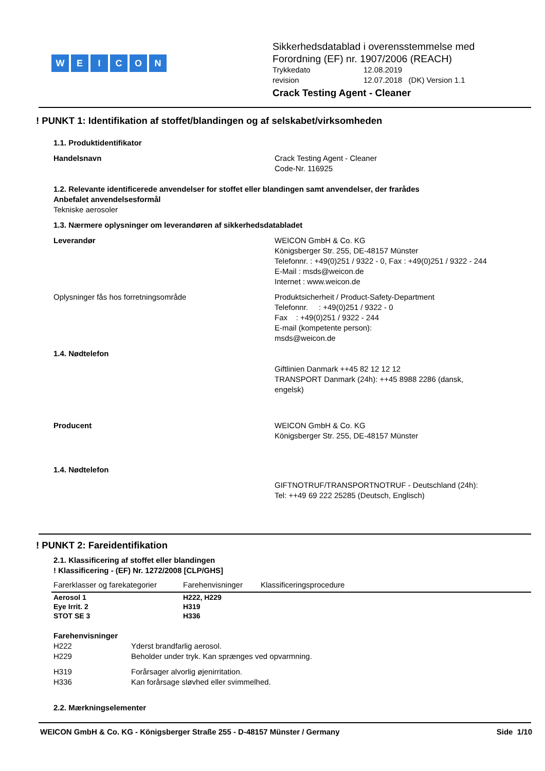WEICON
Sikkerhedsdatablad i overensstemmelse med
Forordning (EF) nr. 1907/2006 (REACH)
Trykkedato 12.08.2019
revision 12.07.2018 (DK) Version 1.1
Crack Testing Agent - Cleaner
! PUNKT 1: Identifikation af stoffet/blandingen og af selskabet/virksomheden
1.1. Produktidentifikator
Handelsnavn Crack Testing Agent - Cleaner
Code-Nr. 116925
1.2. Relevante identificerede anvendelser for stoffet eller blandingen samt anvendelser, der frarådes
Anbefalet anvendelsesformål
Tekniske aerosoler
1.3. Nærmere oplysninger om leverandøren af sikkerhedsdatabladet
Leverandør WEICON GmbH & Co. KG
Königsberger Str. 255, DE-48157 Münster
Telefonnr. : +49(0)251 / 9322 - 0, Fax : +49(0)251 / 9322 - 244
E-Mail : msds@weicon.de
Internet : www.weicon.de
Oplysninger fås hos forretningsområde Produktsicherheit / Product-Safety-Department
Telefonnr. : +49(0)251 / 9322 - 0
Fax : +49(0)251 / 9322 - 244
E-mail (kompetente person):
msds@weicon.de
1.4. Nødtelefon
Giftlinien Danmark ++45 82 12 12 12
TRANSPORT Danmark (24h): ++45 8988 2286 (dansk,
engelsk)
Producent WEICON GmbH & Co. KG
Königsberger Str. 255, DE-48157 Münster
1.4. Nødtelefon
GIFTNOTRUF/TRANSPORTNOTRUF - Deutschland (24h):
Tel: ++49 69 222 25285 (Deutsch, Englisch)
! PUNKT 2: Fareidentifikation
2.1. Klassificering af stoffet eller blandingen
! Klassificering - (EF) Nr. 1272/2008 [CLP/GHS]
| Farerklasser og farekategorier | Farehenvisninger | Klassificeringsprocedure |
| --- | --- | --- |
| Aerosol 1 | H222, H229 | |
| Eye Irrit. 2 | H319 | |
| STOT SE 3 | H336 | |
Farehenvisninger
H222 Yderst brandfarlig aerosol.
H229 Beholder under tryk. Kan sprænges ved opvarmning.
H319 Forårsager alvorlig øjenirritation.
H336 Kan forårsage sløvhed eller svimmelhed.
2.2. Mærkningselementer
WEICON GmbH & Co. KG - Königsberger Straße 255 - D-48157 Münster / Germany Side 1/10